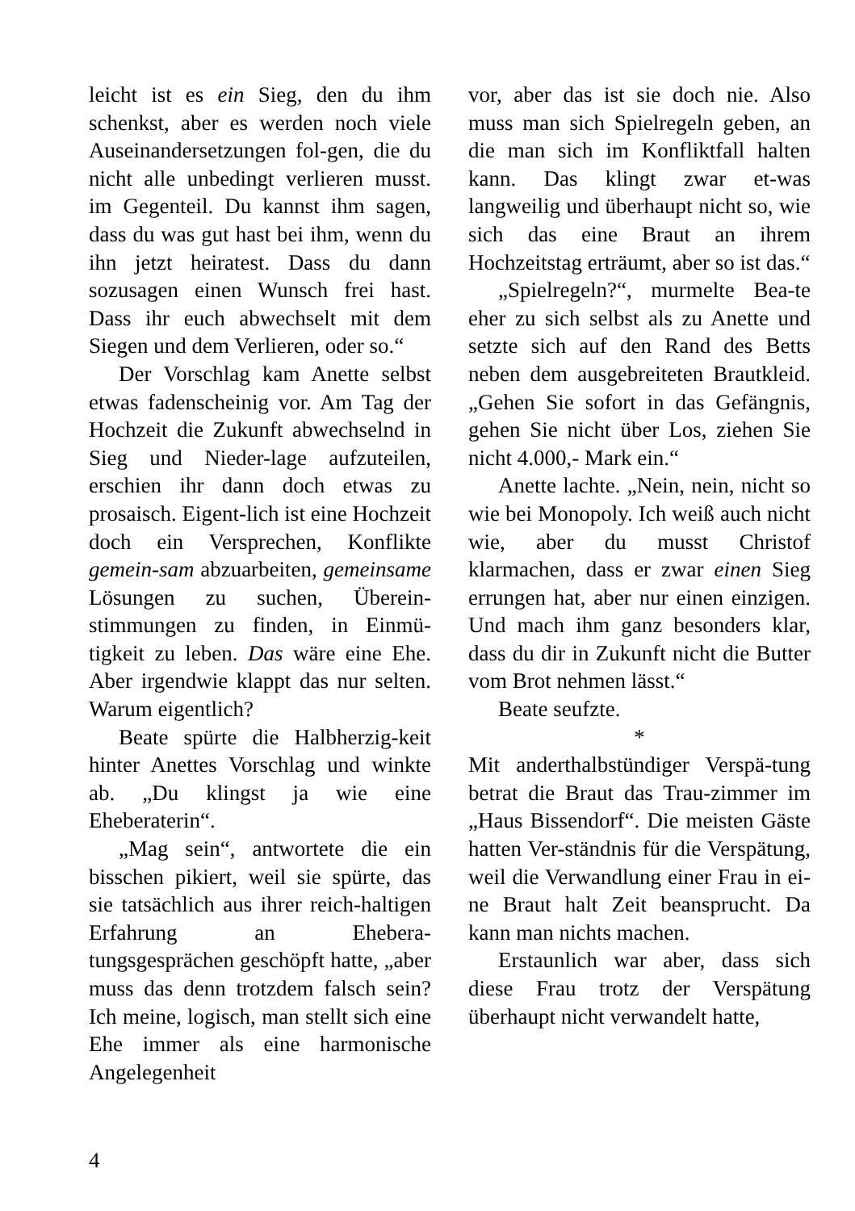leicht ist es ein Sieg, den du ihm schenkst, aber es werden noch viele Auseinandersetzungen fol-gen, die du nicht alle unbedingt verlieren musst. im Gegenteil. Du kannst ihm sagen, dass du was gut hast bei ihm, wenn du ihn jetzt heiratest. Dass du dann sozusagen einen Wunsch frei hast. Dass ihr euch abwechselt mit dem Siegen und dem Verlieren, oder so.“
Der Vorschlag kam Anette selbst etwas fadenscheinig vor. Am Tag der Hochzeit die Zukunft abwechselnd in Sieg und Nieder-lage aufzuteilen, erschien ihr dann doch etwas zu prosaisch. Eigent-lich ist eine Hochzeit doch ein Versprechen, Konflikte gemein-sam abzuarbeiten, gemeinsame Lösungen zu suchen, Überein-stimmungen zu finden, in Einmü-tigkeit zu leben. Das wäre eine Ehe. Aber irgendwie klappt das nur selten. Warum eigentlich?
Beate spürte die Halbherzig-keit hinter Anettes Vorschlag und winkte ab. „Du klingst ja wie eine Eheberaterin“.
„Mag sein“, antwortete die ein bisschen pikiert, weil sie spürte, das sie tatsächlich aus ihrer reich-haltigen Erfahrung an Eheberа-tungsgesprächen geschöpft hatte, „aber muss das denn trotzdem falsch sein? Ich meine, logisch, man stellt sich eine Ehe immer als eine harmonische Angelegenheit
vor, aber das ist sie doch nie. Also muss man sich Spielregeln geben, an die man sich im Konfliktfall halten kann. Das klingt zwar et-was langweilig und überhaupt nicht so, wie sich das eine Braut an ihrem Hochzeitstag erträumt, aber so ist das.“
„Spielregeln?“, murmelte Bea-te eher zu sich selbst als zu Anette und setzte sich auf den Rand des Betts neben dem ausgebreiteten Brautkleid. „Gehen Sie sofort in das Gefängnis, gehen Sie nicht über Los, ziehen Sie nicht 4.000,- Mark ein.“
Anette lachte. „Nein, nein, nicht so wie bei Monopoly. Ich weiß auch nicht wie, aber du musst Christof klarmachen, dass er zwar einen Sieg errungen hat, aber nur einen einzigen. Und mach ihm ganz besonders klar, dass du dir in Zukunft nicht die Butter vom Brot nehmen lässt.“
Beate seufzte.
*
Mit anderthalbstündiger Verspä-tung betrat die Braut das Trau-zimmer im „Haus Bissendorf“. Die meisten Gäste hatten Ver-ständnis für die Verspätung, weil die Verwandlung einer Frau in ei-ne Braut halt Zeit beansprucht. Da kann man nichts machen.
Erstaunlich war aber, dass sich diese Frau trotz der Verspätung überhaupt nicht verwandelt hatte,
4